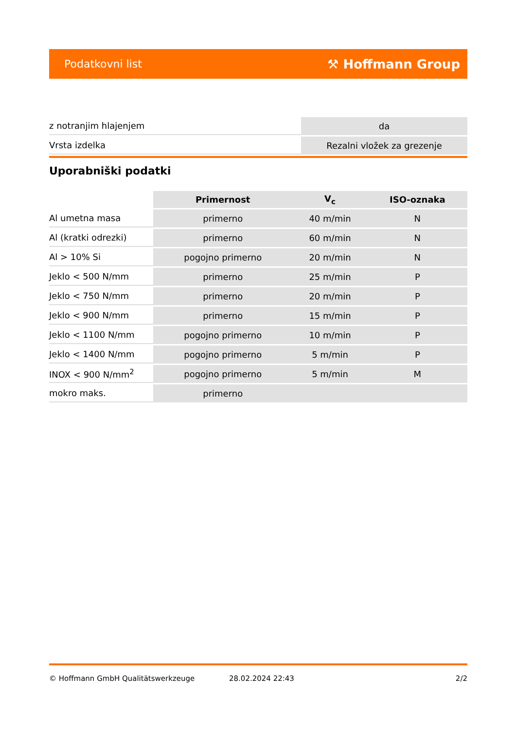Podatkovni list ⚒ Hoffmann Group
| z notranjim hlajenjem | da |
| Vrsta izdelka | Rezalni vložek za grezenje |
Uporabniški podatki
| | Primernost | V<sub>c</sub> | ISO-oznaka |
| --- | --- | --- | --- |
| Al umetna masa | primerno | 40 m/min | N |
| Al (kratki odrezki) | primerno | 60 m/min | N |
| Al > 10% Si | pogojno primerno | 20 m/min | N |
| Jeklo < 500 N/mm | primerno | 25 m/min | P |
| Jeklo < 750 N/mm | primerno | 20 m/min | P |
| Jeklo < 900 N/mm | primerno | 15 m/min | P |
| Jeklo < 1100 N/mm | pogojno primerno | 10 m/min | P |
| Jeklo < 1400 N/mm | pogojno primerno | 5 m/min | P |
| INOX < 900 N/mm<sup>2</sup> | pogojno primerno | 5 m/min | M |
| mokro maks. | primerno | | |
© Hoffmann GmbH Qualitätswerkzeuge 28.02.2024 22:43 2/2